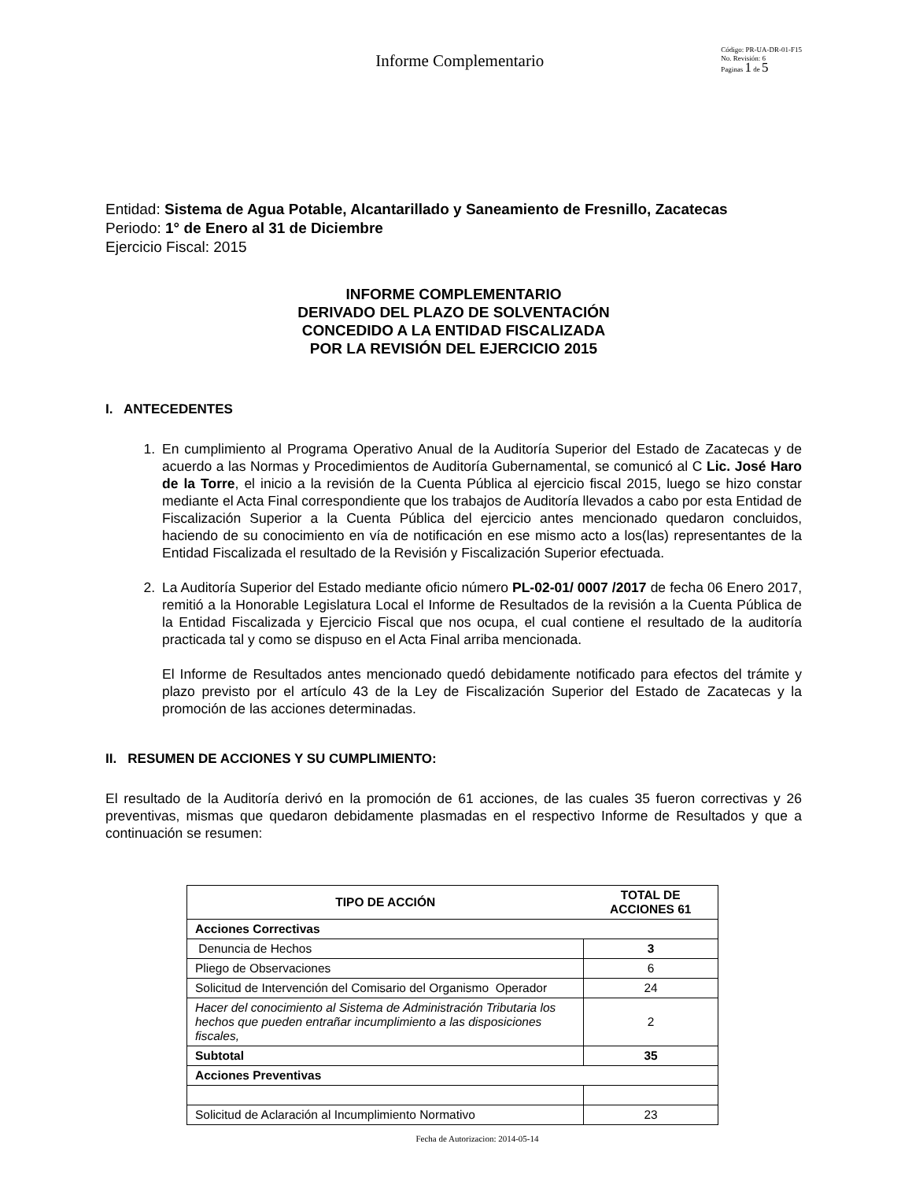Informe Complementario
Código: PR-UA-DR-01-F15
No. Revisión: 6
Paginas 1 de 5
Entidad: Sistema de Agua Potable, Alcantarillado y Saneamiento de Fresnillo, Zacatecas
Periodo: 1° de Enero al 31 de Diciembre
Ejercicio Fiscal: 2015
INFORME COMPLEMENTARIO
DERIVADO DEL PLAZO DE SOLVENTACIÓN
CONCEDIDO A LA ENTIDAD FISCALIZADA
POR LA REVISIÓN DEL EJERCICIO 2015
I. ANTECEDENTES
1. En cumplimiento al Programa Operativo Anual de la Auditoría Superior del Estado de Zacatecas y de acuerdo a las Normas y Procedimientos de Auditoría Gubernamental, se comunicó al C Lic. José Haro de la Torre, el inicio a la revisión de la Cuenta Pública al ejercicio fiscal 2015, luego se hizo constar mediante el Acta Final correspondiente que los trabajos de Auditoría llevados a cabo por esta Entidad de Fiscalización Superior a la Cuenta Pública del ejercicio antes mencionado quedaron concluidos, haciendo de su conocimiento en vía de notificación en ese mismo acto a los(las) representantes de la Entidad Fiscalizada el resultado de la Revisión y Fiscalización Superior efectuada.
2. La Auditoría Superior del Estado mediante oficio número PL-02-01/ 0007 /2017 de fecha 06 Enero 2017, remitió a la Honorable Legislatura Local el Informe de Resultados de la revisión a la Cuenta Pública de la Entidad Fiscalizada y Ejercicio Fiscal que nos ocupa, el cual contiene el resultado de la auditoría practicada tal y como se dispuso en el Acta Final arriba mencionada.
El Informe de Resultados antes mencionado quedó debidamente notificado para efectos del trámite y plazo previsto por el artículo 43 de la Ley de Fiscalización Superior del Estado de Zacatecas y la promoción de las acciones determinadas.
II. RESUMEN DE ACCIONES Y SU CUMPLIMIENTO:
El resultado de la Auditoría derivó en la promoción de 61 acciones, de las cuales 35 fueron correctivas y 26 preventivas, mismas que quedaron debidamente plasmadas en el respectivo Informe de Resultados y que a continuación se resumen:
| TIPO DE ACCIÓN | TOTAL DE ACCIONES 61 |
| --- | --- |
| Acciones Correctivas | |
| Denuncia de Hechos | 3 |
| Pliego de Observaciones | 6 |
| Solicitud de Intervención del Comisario del Organismo Operador | 24 |
| Hacer del conocimiento al Sistema de Administración Tributaria los hechos que pueden entrañar incumplimiento a las disposiciones fiscales, | 2 |
| Subtotal | 35 |
| Acciones Preventivas | |
| Solicitud de Aclaración al Incumplimiento Normativo | 23 |
Fecha de Autorizacion: 2014-05-14